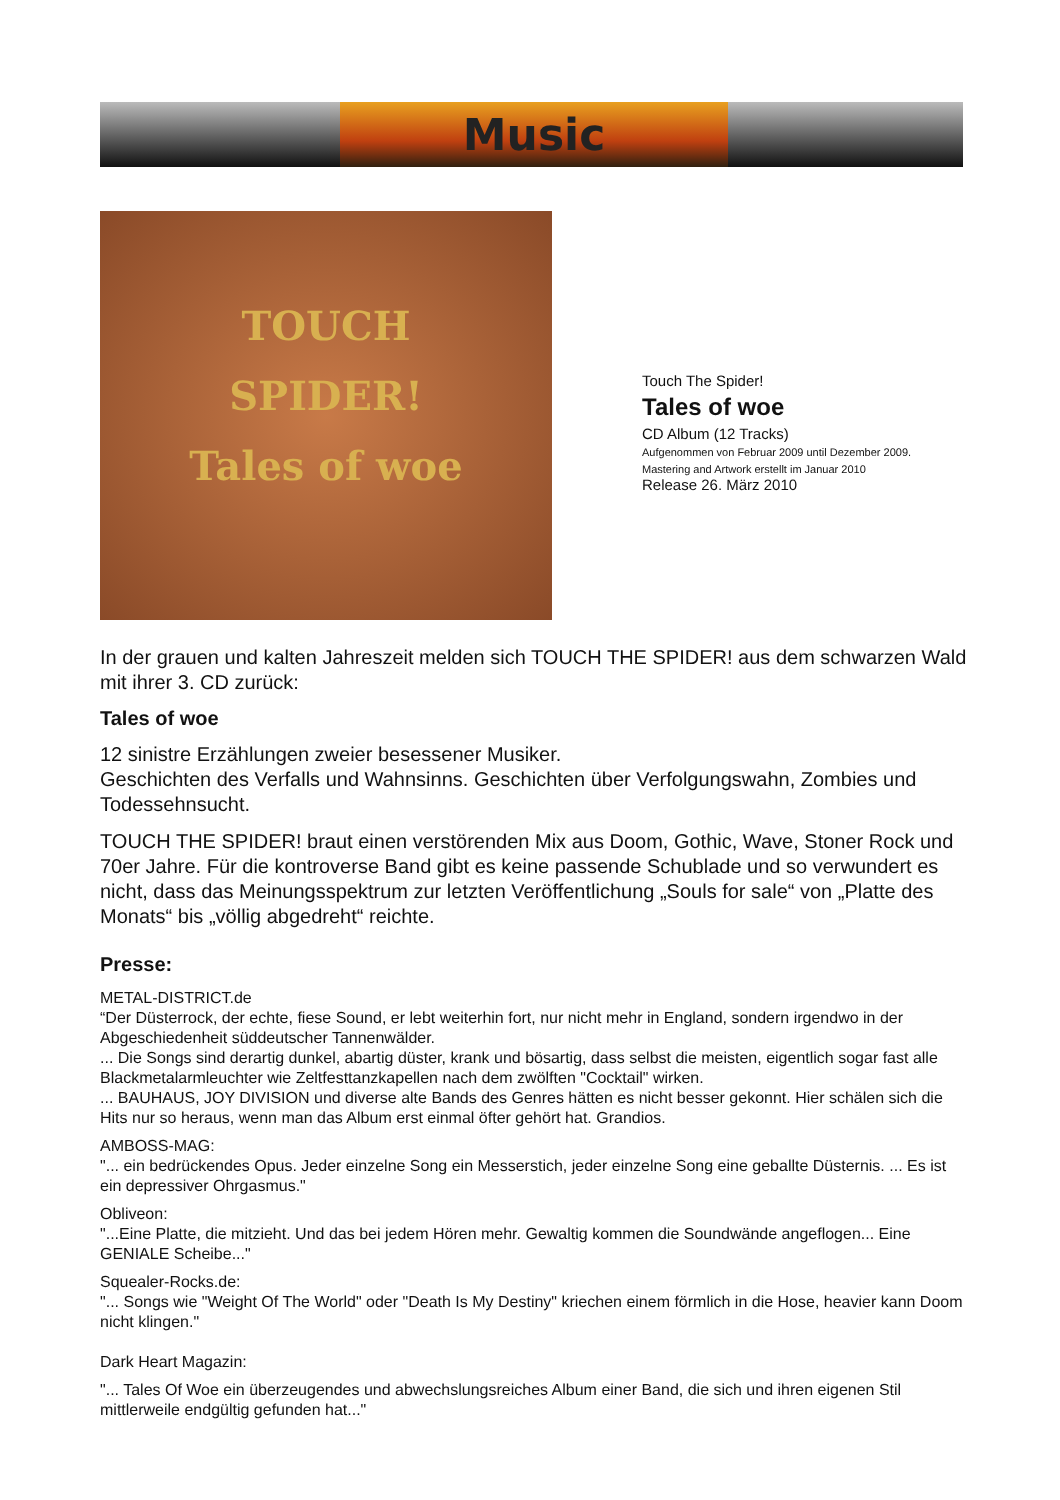Music
TOUCH
SPIDER!
Tales of woe
Touch The Spider!
Tales of woe
CD Album (12 Tracks)
Aufgenommen von Februar 2009 until Dezember 2009.
Mastering and Artwork erstellt im Januar 2010
Release 26. März 2010
In der grauen und kalten Jahreszeit melden sich TOUCH THE SPIDER! aus dem schwarzen Wald mit ihrer 3. CD zurück:
Tales of woe
12 sinistre Erzählungen zweier besessener Musiker.
Geschichten des Verfalls und Wahnsinns. Geschichten über Verfolgungswahn, Zombies und Todessehnsucht.
TOUCH THE SPIDER! braut einen verstörenden Mix aus Doom, Gothic, Wave, Stoner Rock und 70er Jahre. Für die kontroverse Band gibt es keine passende Schublade und so verwundert es nicht, dass das Meinungsspektrum zur letzten Veröffentlichung „Souls for sale“ von „Platte des Monats“ bis „völlig abgedreht“ reichte.
Presse:
METAL-DISTRICT.de
“Der Düsterrock, der echte, fiese Sound, er lebt weiterhin fort, nur nicht mehr in England, sondern irgendwo in der Abgeschiedenheit süddeutscher Tannenwälder.
... Die Songs sind derartig dunkel, abartig düster, krank und bösartig, dass selbst die meisten, eigentlich sogar fast alle Blackmetalarmleuchter wie Zeltfesttanzkapellen nach dem zwölften "Cocktail" wirken.
... BAUHAUS, JOY DIVISION und diverse alte Bands des Genres hätten es nicht besser gekonnt. Hier schälen sich die Hits nur so heraus, wenn man das Album erst einmal öfter gehört hat. Grandios.
AMBOSS-MAG:
"... ein bedrückendes Opus. Jeder einzelne Song ein Messerstich, jeder einzelne Song eine geballte Düsternis. ... Es ist ein depressiver Ohrgasmus."
Obliveon:
"...Eine Platte, die mitzieht. Und das bei jedem Hören mehr. Gewaltig kommen die Soundwände angeflogen... Eine GENIALE Scheibe..."
Squealer-Rocks.de:
"... Songs wie "Weight Of The World" oder "Death Is My Destiny" kriechen einem förmlich in die Hose, heavier kann Doom nicht klingen."
Dark Heart Magazin:
"... Tales Of Woe ein überzeugendes und abwechslungsreiches Album einer Band, die sich und ihren eigenen Stil mittlerweile endgültig gefunden hat..."